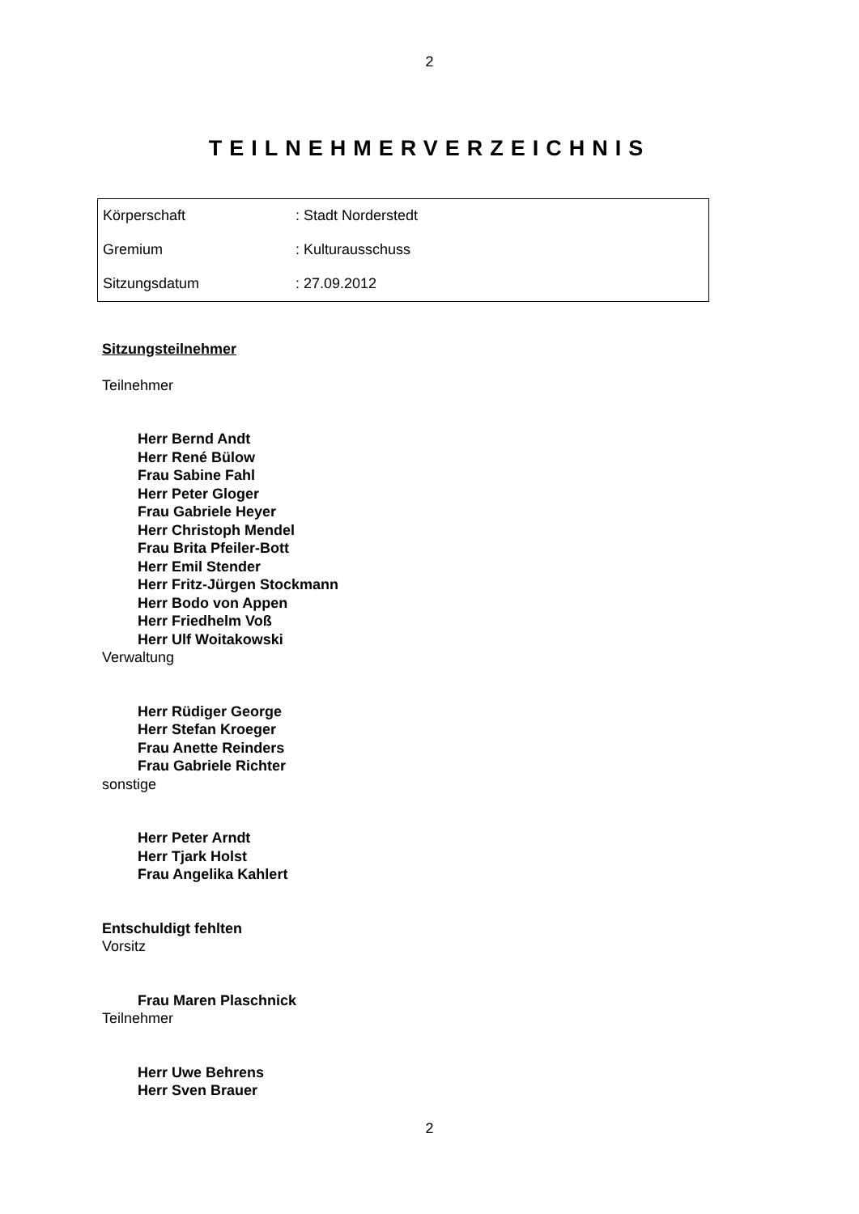2
TEILNEHMERVERZEICHNIS
| Körperschaft | : Stadt Norderstedt |
| Gremium | : Kulturausschuss |
| Sitzungsdatum | : 27.09.2012 |
Sitzungsteilnehmer
Teilnehmer
Herr Bernd Andt
Herr René Bülow
Frau Sabine Fahl
Herr Peter Gloger
Frau Gabriele Heyer
Herr Christoph Mendel
Frau Brita Pfeiler-Bott
Herr Emil Stender
Herr Fritz-Jürgen Stockmann
Herr Bodo von Appen
Herr Friedhelm Voß
Herr Ulf Woitakowski
Verwaltung
Herr Rüdiger George
Herr Stefan Kroeger
Frau Anette Reinders
Frau Gabriele Richter
sonstige
Herr Peter Arndt
Herr Tjark Holst
Frau Angelika Kahlert
Entschuldigt fehlten
Vorsitz
Frau Maren Plaschnick
Teilnehmer
Herr Uwe Behrens
Herr Sven Brauer
2